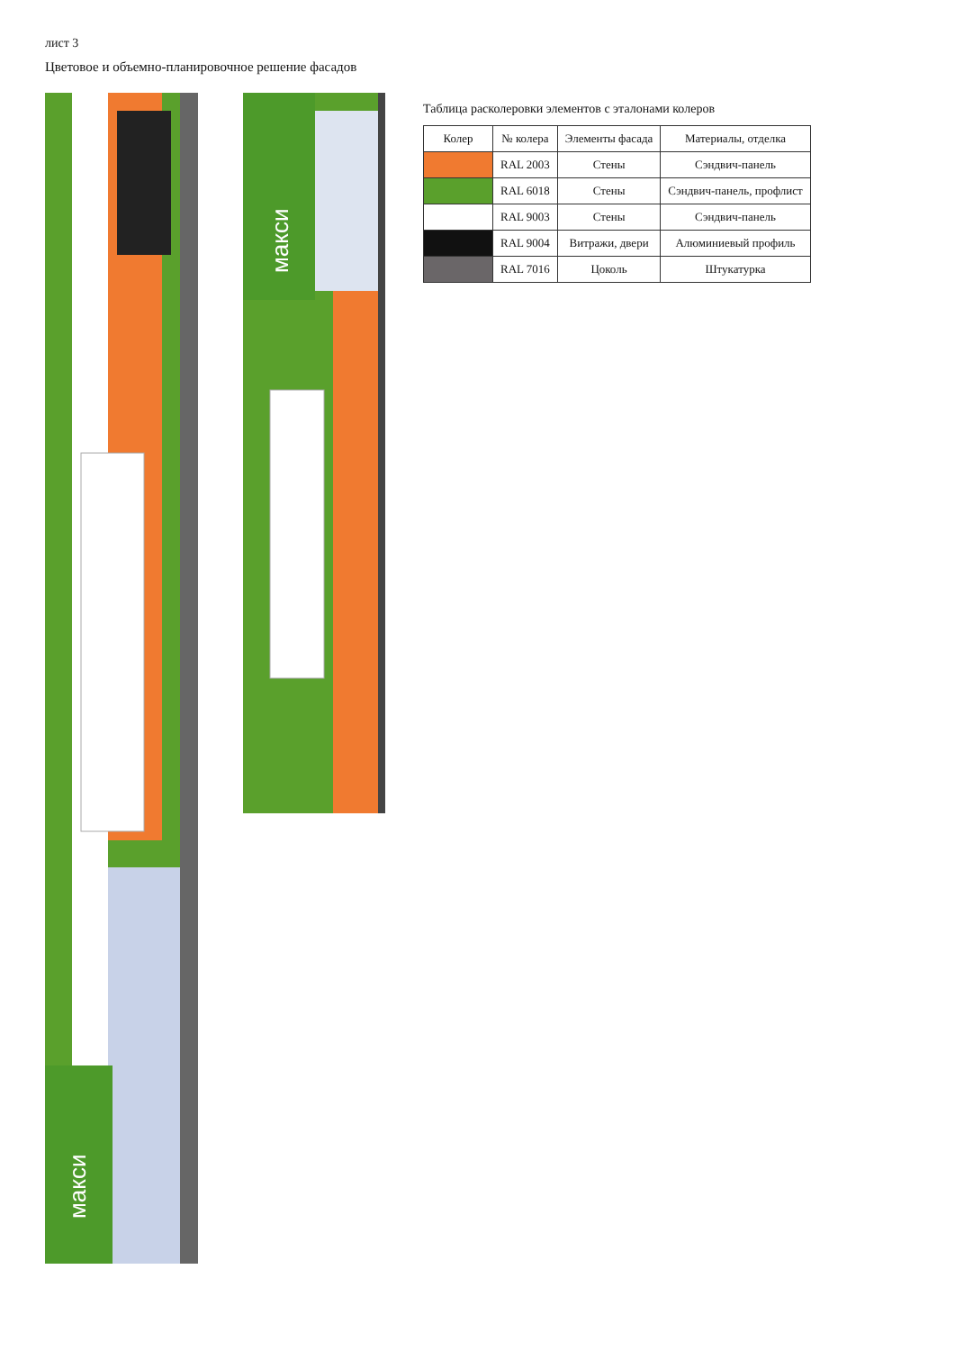лист 3
Цветовое и объемно-планировочное решение фасадов
макси
макси
Таблица расколеровки элементов с эталонами колеров
| Колер | № колера | Элементы фасада | Материалы, отделка |
| --- | --- | --- | --- |
| | RAL 2003 | Стены | Сэндвич-панель |
| | RAL 6018 | Стены | Сэндвич-панель, профлист |
| | RAL 9003 | Стены | Сэндвич-панель |
| | RAL 9004 | Витражи, двери | Алюминиевый профиль |
| | RAL 7016 | Цоколь | Штукатурка |